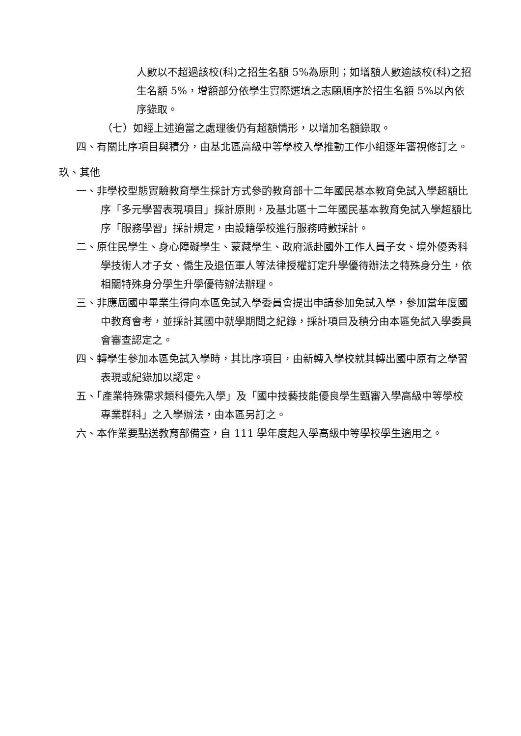人數以不超過該校(科)之招生名額 5%為原則；如增額人數逾該校(科)之招生名額 5%，增額部分依學生實際選填之志願順序於招生名額 5%以內依序錄取。
（七）如經上述適當之處理後仍有超額情形，以增加名額錄取。
四、有關比序項目與積分，由基北區高級中等學校入學推動工作小組逐年審視修訂之。
玖、其他
一、非學校型態實驗教育學生採計方式參酌教育部十二年國民基本教育免試入學超額比序「多元學習表現項目」採計原則，及基北區十二年國民基本教育免試入學超額比序「服務學習」採計規定，由設籍學校進行服務時數採計。
二、原住民學生、身心障礙學生、蒙藏學生、政府派赴國外工作人員子女、境外優秀科學技術人才子女、僑生及退伍軍人等法律授權訂定升學優待辦法之特殊身分生，依相關特殊身分學生升學優待辦法辦理。
三、非應屆國中畢業生得向本區免試入學委員會提出申請參加免試入學，參加當年度國中教育會考，並採計其國中就學期間之紀錄，採計項目及積分由本區免試入學委員會審查認定之。
四、轉學生參加本區免試入學時，其比序項目，由新轉入學校就其轉出國中原有之學習表現或紀錄加以認定。
五、「產業特殊需求類科優先入學」及「國中技藝技能優良學生甄審入學高級中等學校專業群科」之入學辦法，由本區另訂之。
六、本作業要點送教育部備查，自 111 學年度起入學高級中等學校學生適用之。